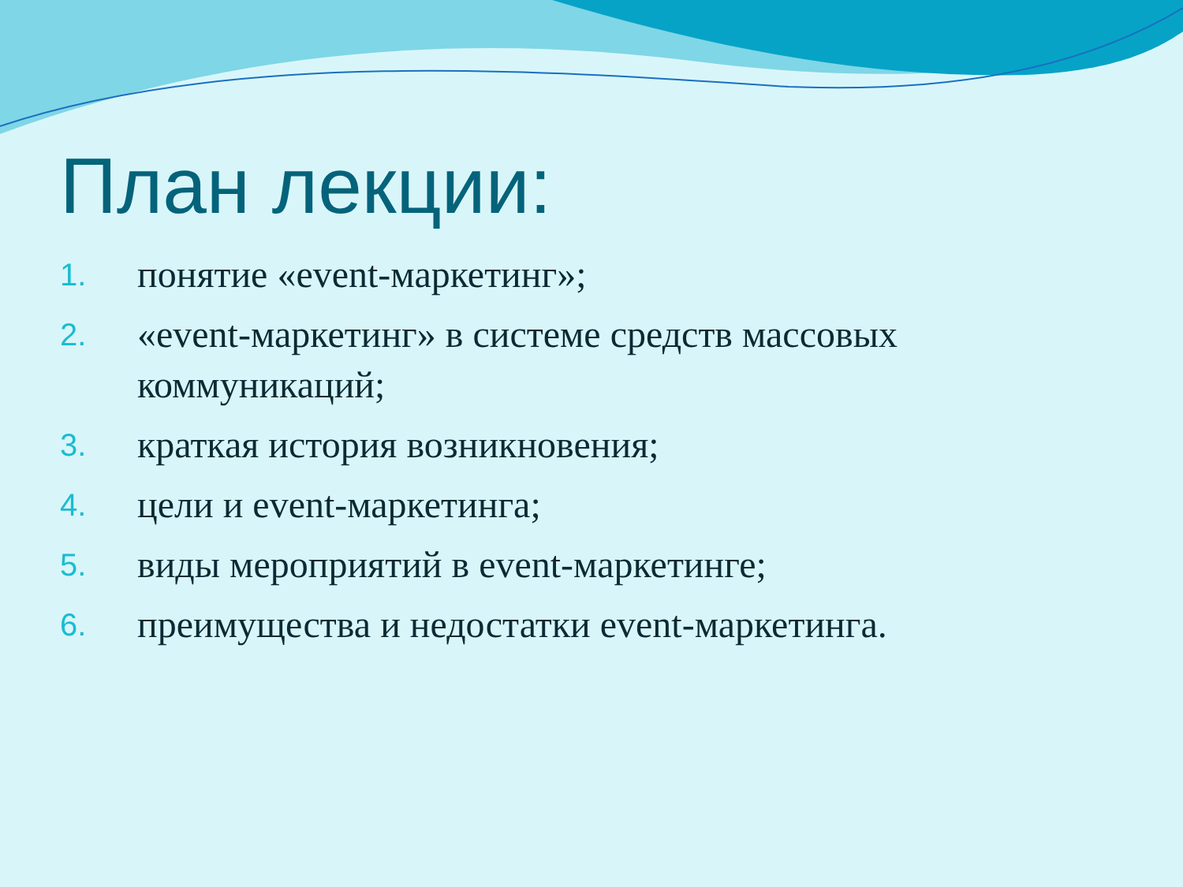План лекции:
1. понятие «event-маркетинг»;
2. «event-маркетинг» в системе средств массовых коммуникаций;
3. краткая история возникновения;
4. цели и event-маркетинга;
5. виды мероприятий в event-маркетинге;
6. преимущества и недостатки event-маркетинга.